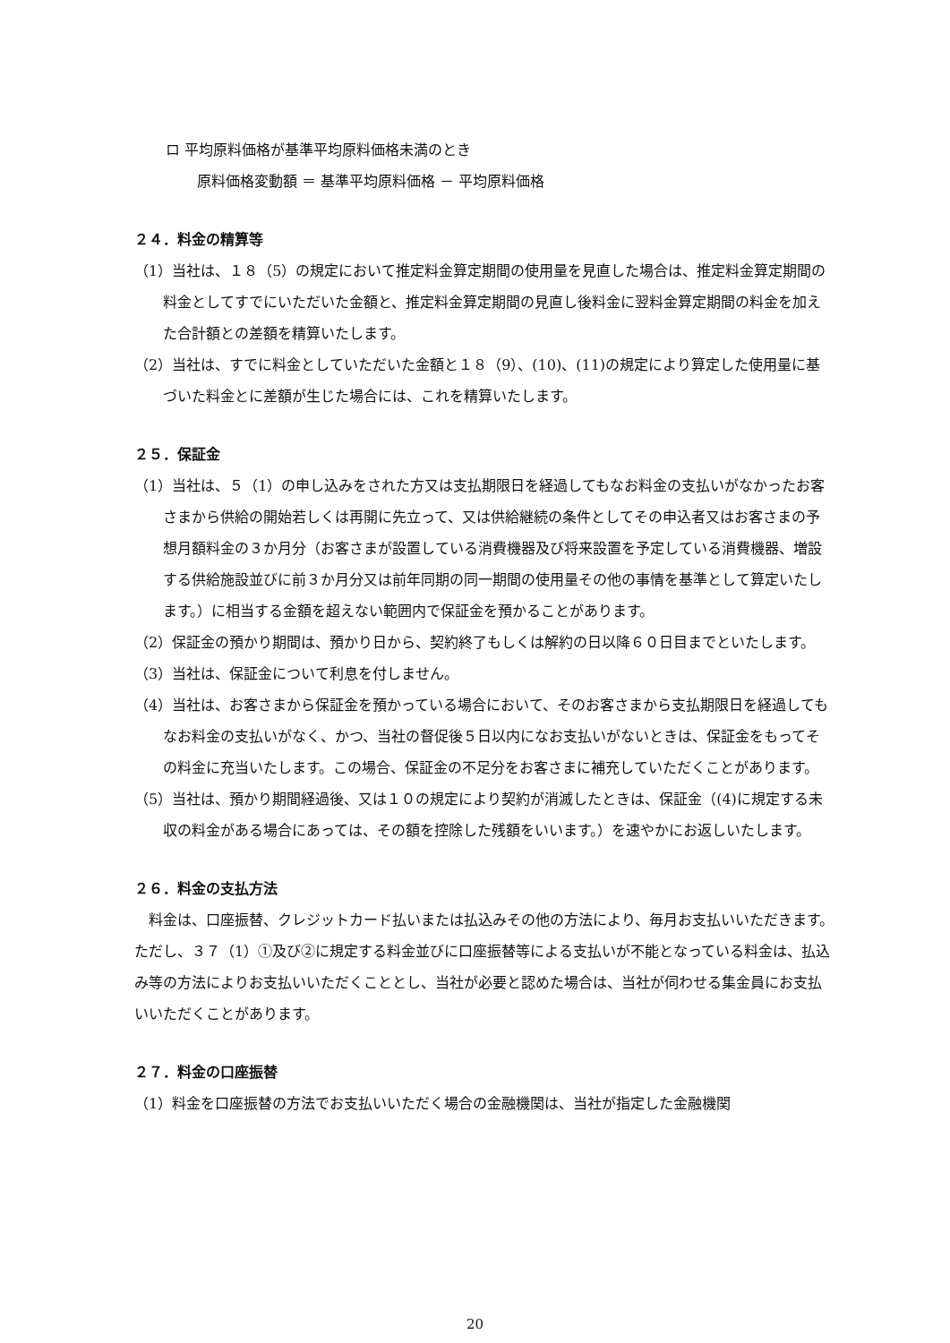ロ 平均原料価格が基準平均原料価格未満のとき
原料価格変動額 ＝ 基準平均原料価格 － 平均原料価格
２４．料金の精算等
（1）当社は、１８（5）の規定において推定料金算定期間の使用量を見直した場合は、推定料金算定期間の料金としてすでにいただいた金額と、推定料金算定期間の見直し後料金に翌料金算定期間の料金を加えた合計額との差額を精算いたします。
（2）当社は、すでに料金としていただいた金額と１８（9）、(10)、(11)の規定により算定した使用量に基づいた料金とに差額が生じた場合には、これを精算いたします。
２５．保証金
（1）当社は、５（1）の申し込みをされた方又は支払期限日を経過してもなお料金の支払いがなかったお客さまから供給の開始若しくは再開に先立って、又は供給継続の条件としてその申込者又はお客さまの予想月額料金の３か月分（お客さまが設置している消費機器及び将来設置を予定している消費機器、増設する供給施設並びに前３か月分又は前年同期の同一期間の使用量その他の事情を基準として算定いたします。）に相当する金額を超えない範囲内で保証金を預かることがあります。
（2）保証金の預かり期間は、預かり日から、契約終了もしくは解約の日以降６０日目までといたします。
（3）当社は、保証金について利息を付しません。
（4）当社は、お客さまから保証金を預かっている場合において、そのお客さまから支払期限日を経過してもなお料金の支払いがなく、かつ、当社の督促後５日以内になお支払いがないときは、保証金をもってその料金に充当いたします。この場合、保証金の不足分をお客さまに補充していただくことがあります。
（5）当社は、預かり期間経過後、又は１０の規定により契約が消滅したときは、保証金（(4)に規定する未収の料金がある場合にあっては、その額を控除した残額をいいます。）を速やかにお返しいたします。
２６．料金の支払方法
料金は、口座振替、クレジットカード払いまたは払込みその他の方法により、毎月お支払いいただきます。ただし、３７（1）①及び②に規定する料金並びに口座振替等による支払いが不能となっている料金は、払込み等の方法によりお支払いいただくこととし、当社が必要と認めた場合は、当社が伺わせる集金員にお支払いいただくことがあります。
２７．料金の口座振替
（1）料金を口座振替の方法でお支払いいただく場合の金融機関は、当社が指定した金融機関
20